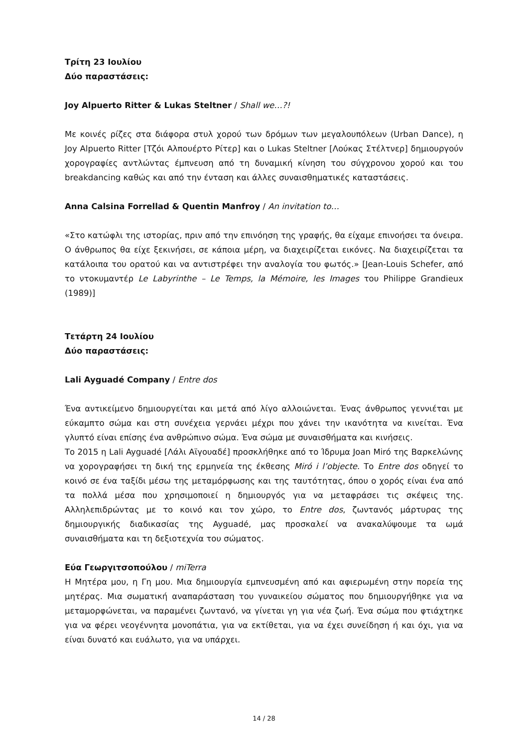Τρίτη 23 Ιουλίου
Δύο παραστάσεις:
Joy Alpuerto Ritter & Lukas Steltner / Shall we…?!
Με κοινές ρίζες στα διάφορα στυλ χορού των δρόμων των μεγαλουπόλεων (Urban Dance), η Joy Alpuerto Ritter [Τζόι Αλπουέρτο Ρίτερ] και ο Lukas Steltner [Λούκας Στέλτνερ] δημιουργούν χορογραφίες αντλώντας έμπνευση από τη δυναμική κίνηση του σύγχρονου χορού και του breakdancing καθώς και από την ένταση και άλλες συναισθηματικές καταστάσεις.
Anna Calsina Forrellad & Quentin Manfroy / An invitation to…
«Στο κατώφλι της ιστορίας, πριν από την επινόηση της γραφής, θα είχαμε επινοήσει τα όνειρα. Ο άνθρωπος θα είχε ξεκινήσει, σε κάποια μέρη, να διαχειρίζεται εικόνες. Να διαχειρίζεται τα κατάλοιπα του ορατού και να αντιστρέφει την αναλογία του φωτός.» [Jean-Louis Schefer, από το ντοκυμαντέρ Le Labyrinthe – Le Temps, la Mémoire, les Images του Philippe Grandieux (1989)]
Τετάρτη 24 Ιουλίου
Δύο παραστάσεις:
Lali Ayguadé Company / Entre dos
Ένα αντικείμενο δημιουργείται και μετά από λίγο αλλοιώνεται. Ένας άνθρωπος γεννιέται με εύκαμπτο σώμα και στη συνέχεια γερνάει μέχρι που χάνει την ικανότητα να κινείται. Ένα γλυπτό είναι επίσης ένα ανθρώπινο σώμα. Ένα σώμα με συναισθήματα και κινήσεις.
Το 2015 η Lali Ayguadé [Λάλι Αϊγουαδέ] προσκλήθηκε από το Ίδρυμα Joan Miró της Βαρκελώνης να χορογραφήσει τη δική της ερμηνεία της έκθεσης Miró i l’objecte. Το Entre dos οδηγεί το κοινό σε ένα ταξίδι μέσω της μεταμόρφωσης και της ταυτότητας, όπου ο χορός είναι ένα από τα πολλά μέσα που χρησιμοποιεί η δημιουργός για να μεταφράσει τις σκέψεις της. Αλληλεπιδρώντας με το κοινό και τον χώρο, το Entre dos, ζωντανός μάρτυρας της δημιουργικής διαδικασίας της Ayguadé, μας προσκαλεί να ανακαλύψουμε τα ωμά συναισθήματα και τη δεξιοτεχνία του σώματος.
Εύα Γεωργιτσοπούλου / miTerra
Η Μητέρα μου, η Γη μου. Μια δημιουργία εμπνευσμένη από και αφιερωμένη στην πορεία της μητέρας. Μια σωματική αναπαράσταση του γυναικείου σώματος που δημιουργήθηκε για να μεταμορφώνεται, να παραμένει ζωντανό, να γίνεται γη για νέα ζωή. Ένα σώμα που φτιάχτηκε για να φέρει νεογέννητα μονοπάτια, για να εκτίθεται, για να έχει συνείδηση ή και όχι, για να είναι δυνατό και ευάλωτο, για να υπάρχει.
14 / 28